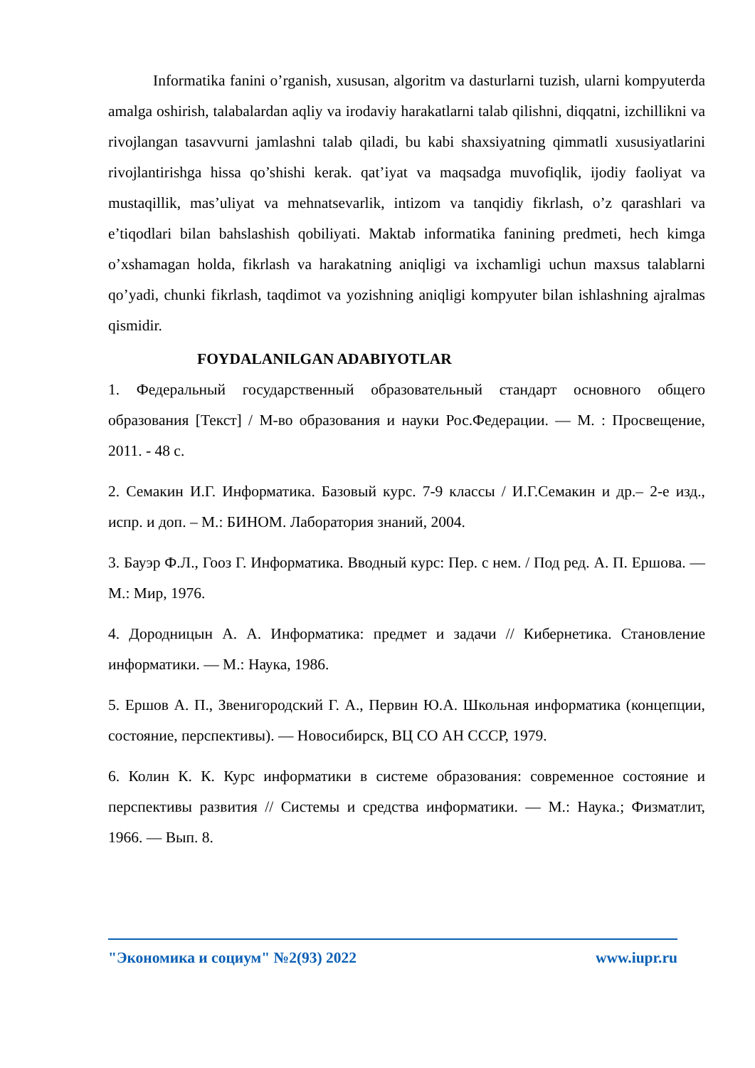Informatika fanini o’rganish, xususan, algoritm va dasturlarni tuzish, ularni kompyuterda amalga oshirish, talabalardan aqliy va irodaviy harakatlarni talab qilishni, diqqatni, izchillikni va rivojlangan tasavvurni jamlashni talab qiladi, bu kabi shaxsiyatning qimmatli xususiyatlarini rivojlantirishga hissa qo’shishi kerak. qat’iyat va maqsadga muvofiqlik, ijodiy faoliyat va mustaqillik, mas’uliyat va mehnatsevarlik, intizom va tanqidiy fikrlash, o’z qarashlari va e’tiqodlari bilan bahslashish qobiliyati. Maktab informatika fanining predmeti, hech kimga o’xshamagan holda, fikrlash va harakatning aniqligi va ixchamligi uchun maxsus talablarni qo’yadi, chunki fikrlash, taqdimot va yozishning aniqligi kompyuter bilan ishlashning ajralmas qismidir.
FOYDALANILGAN ADABIYOTLAR
1. Федеральный государственный образовательный стандарт основного общего образования [Текст] / М-во образования и науки Рос.Федерации. — М. : Просвещение, 2011. - 48 с.
2. Семакин И.Г. Информатика. Базовый курс. 7-9 классы / И.Г.Семакин и др.– 2-е изд., испр. и доп. – М.: БИНОМ. Лаборатория знаний, 2004.
3. Бауэр Ф.Л., Гооз Г. Информатика. Вводный курс: Пер. с нем. / Под ред. А. П. Ершова. — М.: Мир, 1976.
4. Дородницын А. А. Информатика: предмет и задачи // Кибернетика. Становление информатики. — М.: Наука, 1986.
5. Ершов А. П., Звенигородский Г. А., Первин Ю.А. Школьная информатика (концепции, состояние, перспективы). — Новосибирск, ВЦ СО АН СССР, 1979.
6. Колин К. К. Курс информатики в системе образования: современное состояние и перспективы развития // Системы и средства информатики. — М.: Наука.; Физматлит, 1966. — Вып. 8.
"Экономика и социум" №2(93) 2022 www.iupr.ru